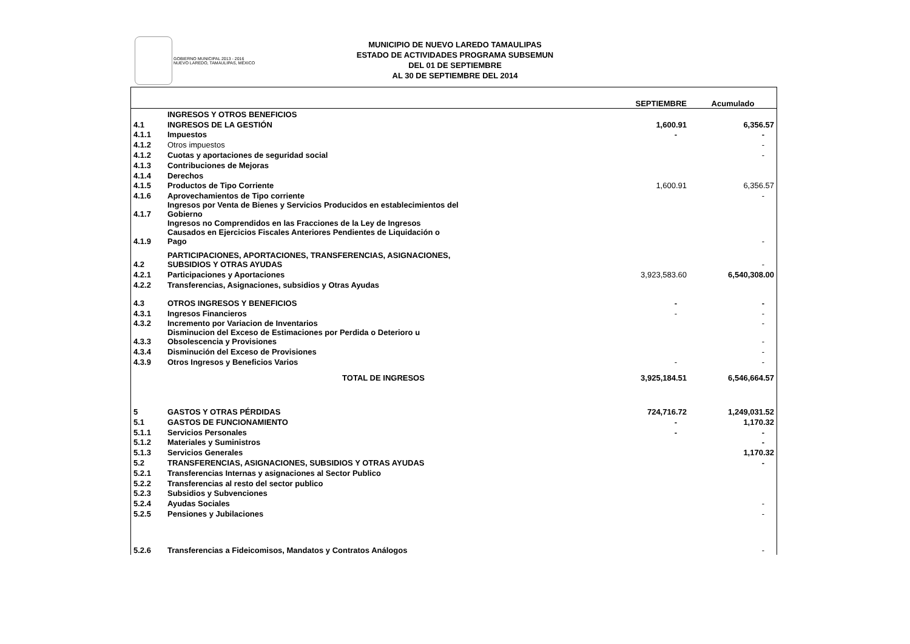GOBIERNO MUNICIPAL 2013 - 2016
NUEVO LAREDO, TAMAULIPAS, MÉXICO
MUNICIPIO DE NUEVO LAREDO TAMAULIPAS
ESTADO DE ACTIVIDADES PROGRAMA SUBSEMUN
DEL 01 DE SEPTIEMBRE
AL 30 DE SEPTIEMBRE DEL 2014
| | | SEPTIEMBRE | Acumulado |
| --- | --- | --- | --- |
| | INGRESOS Y OTROS BENEFICIOS | | |
| 4.1 | INGRESOS DE LA GESTIÓN | 1,600.91 | 6,356.57 |
| 4.1.1 | Impuestos | - | - |
| 4.1.2 | Otros impuestos | | - |
| 4.1.2 | Cuotas y aportaciones de seguridad social | | - |
| 4.1.3 | Contribuciones de Mejoras | | |
| 4.1.4 | Derechos | | |
| 4.1.5 | Productos de Tipo Corriente | 1,600.91 | 6,356.57 |
| 4.1.6 | Aprovechamientos de Tipo corriente | | - |
| 4.1.7 | Ingresos por Venta de Bienes y Servicios Producidos en establecimientos del Gobierno | | |
| 4.1.9 | Ingresos no Comprendidos en las Fracciones de la Ley de Ingresos Causados en Ejercicios Fiscales Anteriores Pendientes de Liquidación o Pago | | - |
| 4.2 | PARTICIPACIONES, APORTACIONES, TRANSFERENCIAS, ASIGNACIONES, SUBSIDIOS Y OTRAS AYUDAS | | - |
| 4.2.1 | Participaciones y Aportaciones | 3,923,583.60 | 6,540,308.00 |
| 4.2.2 | Transferencias, Asignaciones, subsidios y Otras Ayudas | | |
| 4.3 | OTROS INGRESOS Y BENEFICIOS | - | - |
| 4.3.1 | Ingresos Financieros | - | - |
| 4.3.2 | Incremento por Variacion de Inventarios | | - |
| 4.3.3 | Disminucion del Exceso de Estimaciones por Perdida o Deterioro u Obsolescencia y Provisiones | | - |
| 4.3.4 | Disminución del Exceso de Provisiones | | - |
| 4.3.9 | Otros Ingresos y Beneficios Varios | - | - |
| | TOTAL DE INGRESOS | 3,925,184.51 | 6,546,664.57 |
| 5 | GASTOS Y OTRAS PÉRDIDAS | 724,716.72 | 1,249,031.52 |
| 5.1 | GASTOS DE FUNCIONAMIENTO | - | 1,170.32 |
| 5.1.1 | Servicios Personales | - | - |
| 5.1.2 | Materiales y Suministros | | - |
| 5.1.3 | Servicios Generales | | 1,170.32 |
| 5.2 | TRANSFERENCIAS, ASIGNACIONES, SUBSIDIOS Y OTRAS AYUDAS | | - |
| 5.2.1 | Transferencias Internas y asignaciones al Sector Publico | | |
| 5.2.2 | Transferencias al resto del sector publico | | |
| 5.2.3 | Subsidios y Subvenciones | | |
| 5.2.4 | Ayudas Sociales | | - |
| 5.2.5 | Pensiones y Jubilaciones | | - |
| 5.2.6 | Transferencias a Fideicomisos, Mandatos y Contratos Análogos | | - |